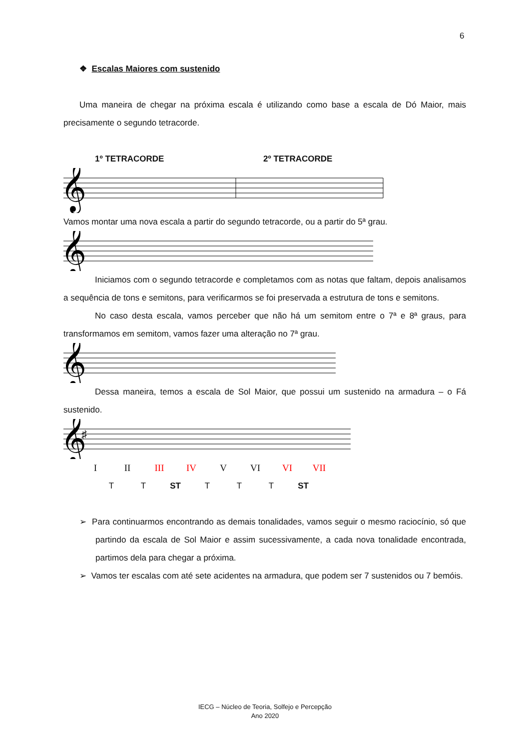6
❖ Escalas Maiores com sustenido
Uma maneira de chegar na próxima escala é utilizando como base a escala de Dó Maior, mais precisamente o segundo tetracorde.
1º TETRACORDE 2º TETRACORDE
𝄞
Vamos montar uma nova escala a partir do segundo tetracorde, ou a partir do 5ª grau.
𝄞
Iniciamos com o segundo tetracorde e completamos com as notas que faltam, depois analisamos a sequência de tons e semitons, para verificarmos se foi preservada a estrutura de tons e semitons.
No caso desta escala, vamos perceber que não há um semitom entre o 7ª e 8ª graus, para transformamos em semitom, vamos fazer uma alteração no 7ª grau.
𝄞
Dessa maneira, temos a escala de Sol Maior, que possui um sustenido na armadura – o Fá sustenido.
𝄞
♯
I II III IV V VI VI VII
T T ST T T T ST
➢ Para continuarmos encontrando as demais tonalidades, vamos seguir o mesmo raciocínio, só que partindo da escala de Sol Maior e assim sucessivamente, a cada nova tonalidade encontrada, partimos dela para chegar a próxima.
➢ Vamos ter escalas com até sete acidentes na armadura, que podem ser 7 sustenidos ou 7 bemóis.
IECG – Núcleo de Teoria, Solfejo e Percepção
Ano 2020